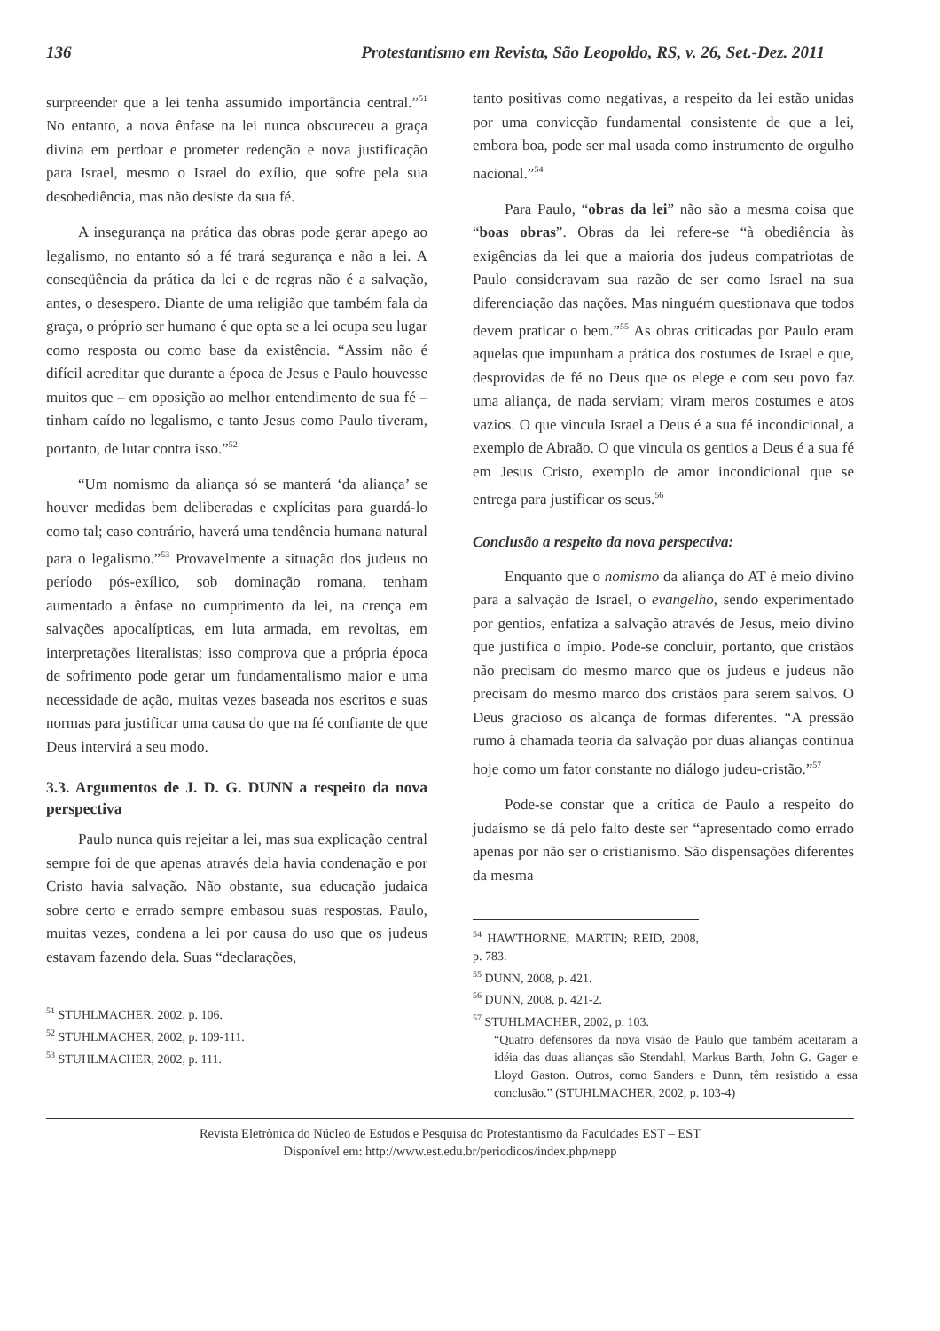136 Protestantismo em Revista, São Leopoldo, RS, v. 26, Set.-Dez. 2011
surpreender que a lei tenha assumido importância central.”<sup>51</sup> No entanto, a nova ênfase na lei nunca obscureceu a graça divina em perdoar e prometer redenção e nova justificação para Israel, mesmo o Israel do exílio, que sofre pela sua desobediência, mas não desiste da sua fé.
A insegurança na prática das obras pode gerar apego ao legalismo, no entanto só a fé trará segurança e não a lei. A conseqüência da prática da lei e de regras não é a salvação, antes, o desespero. Diante de uma religião que também fala da graça, o próprio ser humano é que opta se a lei ocupa seu lugar como resposta ou como base da existência. “Assim não é difícil acreditar que durante a época de Jesus e Paulo houvesse muitos que – em oposição ao melhor entendimento de sua fé – tinham caído no legalismo, e tanto Jesus como Paulo tiveram, portanto, de lutar contra isso.”<sup>52</sup>
“Um nomismo da aliança só se manterá ‘da aliança’ se houver medidas bem deliberadas e explícitas para guardá-lo como tal; caso contrário, haverá uma tendência humana natural para o legalismo.”<sup>53</sup> Provavelmente a situação dos judeus no período pós-exílico, sob dominação romana, tenham aumentado a ênfase no cumprimento da lei, na crença em salvações apocalípticas, em luta armada, em revoltas, em interpretações literalistas; isso comprova que a própria época de sofrimento pode gerar um fundamentalismo maior e uma necessidade de ação, muitas vezes baseada nos escritos e suas normas para justificar uma causa do que na fé confiante de que Deus intervirá a seu modo.
3.3. Argumentos de J. D. G. DUNN a respeito da nova perspectiva
Paulo nunca quis rejeitar a lei, mas sua explicação central sempre foi de que apenas através dela havia condenação e por Cristo havia salvação. Não obstante, sua educação judaica sobre certo e errado sempre embasou suas respostas. Paulo, muitas vezes, condena a lei por causa do uso que os judeus estavam fazendo dela. Suas “declarações,
<sup>51</sup> STUHLMACHER, 2002, p. 106.
<sup>52</sup> STUHLMACHER, 2002, p. 109-111.
<sup>53</sup> STUHLMACHER, 2002, p. 111.
tanto positivas como negativas, a respeito da lei estão unidas por uma convicção fundamental consistente de que a lei, embora boa, pode ser mal usada como instrumento de orgulho nacional.”<sup>54</sup>
Para Paulo, “obras da lei” não são a mesma coisa que “boas obras”. Obras da lei refere-se “à obediência às exigências da lei que a maioria dos judeus compatriotas de Paulo consideravam sua razão de ser como Israel na sua diferenciação das nações. Mas ninguém questionava que todos devem praticar o bem.”<sup>55</sup> As obras criticadas por Paulo eram aquelas que impunham a prática dos costumes de Israel e que, desprovidas de fé no Deus que os elege e com seu povo faz uma aliança, de nada serviam; viram meros costumes e atos vazios. O que vincula Israel a Deus é a sua fé incondicional, a exemplo de Abraão. O que vincula os gentios a Deus é a sua fé em Jesus Cristo, exemplo de amor incondicional que se entrega para justificar os seus.<sup>56</sup>
Conclusão a respeito da nova perspectiva:
Enquanto que o nomismo da aliança do AT é meio divino para a salvação de Israel, o evangelho, sendo experimentado por gentios, enfatiza a salvação através de Jesus, meio divino que justifica o ímpio. Pode-se concluir, portanto, que cristãos não precisam do mesmo marco que os judeus e judeus não precisam do mesmo marco dos cristãos para serem salvos. O Deus gracioso os alcança de formas diferentes. “A pressão rumo à chamada teoria da salvação por duas alianças continua hoje como um fator constante no diálogo judeu-cristão.”<sup>57</sup>
Pode-se constar que a crítica de Paulo a respeito do judaísmo se dá pelo falto deste ser “apresentado como errado apenas por não ser o cristianismo. São dispensações diferentes da mesma
<sup>54</sup> HAWTHORNE; MARTIN; REID, 2008, p. 783.
<sup>55</sup> DUNN, 2008, p. 421.
<sup>56</sup> DUNN, 2008, p. 421-2.
<sup>57</sup> STUHLMACHER, 2002, p. 103.
“Quatro defensores da nova visão de Paulo que também aceitaram a idéia das duas alianças são Stendahl, Markus Barth, John G. Gager e Lloyd Gaston. Outros, como Sanders e Dunn, têm resistido a essa conclusão.” (STUHLMACHER, 2002, p. 103-4)
Revista Eletrônica do Núcleo de Estudos e Pesquisa do Protestantismo da Faculdades EST – EST
Disponível em: http://www.est.edu.br/periodicos/index.php/nepp